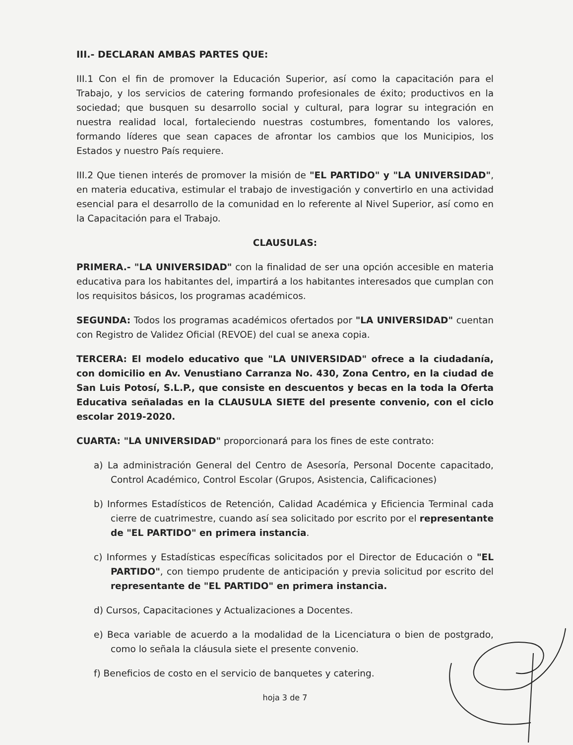III.- DECLARAN AMBAS PARTES QUE:
III.1 Con el fin de promover la Educación Superior, así como la capacitación para el Trabajo, y los servicios de catering formando profesionales de éxito; productivos en la sociedad; que busquen su desarrollo social y cultural, para lograr su integración en nuestra realidad local, fortaleciendo nuestras costumbres, fomentando los valores, formando líderes que sean capaces de afrontar los cambios que los Municipios, los Estados y nuestro País requiere.
III.2 Que tienen interés de promover la misión de "EL PARTIDO" y "LA UNIVERSIDAD", en materia educativa, estimular el trabajo de investigación y convertirlo en una actividad esencial para el desarrollo de la comunidad en lo referente al Nivel Superior, así como en la Capacitación para el Trabajo.
CLAUSULAS:
PRIMERA.- "LA UNIVERSIDAD" con la finalidad de ser una opción accesible en materia educativa para los habitantes del, impartirá a los habitantes interesados que cumplan con los requisitos básicos, los programas académicos.
SEGUNDA: Todos los programas académicos ofertados por "LA UNIVERSIDAD" cuentan con Registro de Validez Oficial (REVOE) del cual se anexa copia.
TERCERA: El modelo educativo que "LA UNIVERSIDAD" ofrece a la ciudadanía, con domicilio en Av. Venustiano Carranza No. 430, Zona Centro, en la ciudad de San Luis Potosí, S.L.P., que consiste en descuentos y becas en la toda la Oferta Educativa señaladas en la CLAUSULA SIETE del presente convenio, con el ciclo escolar 2019-2020.
CUARTA: "LA UNIVERSIDAD" proporcionará para los fines de este contrato:
a) La administración General del Centro de Asesoría, Personal Docente capacitado, Control Académico, Control Escolar (Grupos, Asistencia, Calificaciones)
b) Informes Estadísticos de Retención, Calidad Académica y Eficiencia Terminal cada cierre de cuatrimestre, cuando así sea solicitado por escrito por el representante de "EL PARTIDO" en primera instancia.
c) Informes y Estadísticas específicas solicitados por el Director de Educación o "EL PARTIDO", con tiempo prudente de anticipación y previa solicitud por escrito del representante de "EL PARTIDO" en primera instancia.
d) Cursos, Capacitaciones y Actualizaciones a Docentes.
e) Beca variable de acuerdo a la modalidad de la Licenciatura o bien de postgrado, como lo señala la cláusula siete el presente convenio.
f) Beneficios de costo en el servicio de banquetes y catering.
hoja 3 de 7